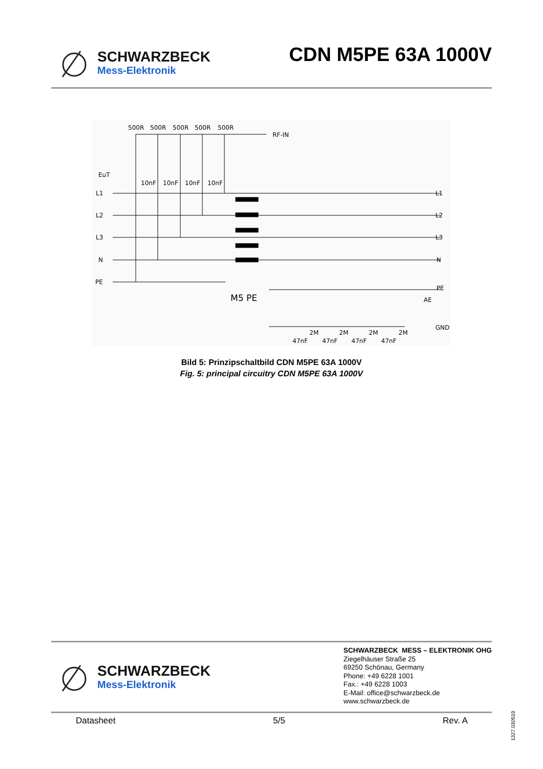SCHWARZBECK
Mess-Elektronik
CDN M5PE 63A 1000V
500R
500R
500R
500R
500R
RF-IN
EuT
10nF
10nF
10nF
10nF
L1
L2
L3
N
PE
L1
L2
L3
N
PE
AE
GND
M5 PE
2M
2M
2M
2M
47nF
47nF
47nF
47nF
Bild 5: Prinzipschaltbild CDN M5PE 63A 1000V
Fig. 5: principal circuitry CDN M5PE 63A 1000V
SCHWARZBECK
Mess-Elektronik
SCHWARZBECK MESS – ELEKTRONIK OHG
Ziegelhäuser Straße 25
69250 Schönau, Germany
Phone: +49 6228 1001
Fax.: +49 6228 1003
E-Mail: office@schwarzbeck.de
www.schwarzbeck.de
Datasheet 5/5 Rev. A
1327.030519